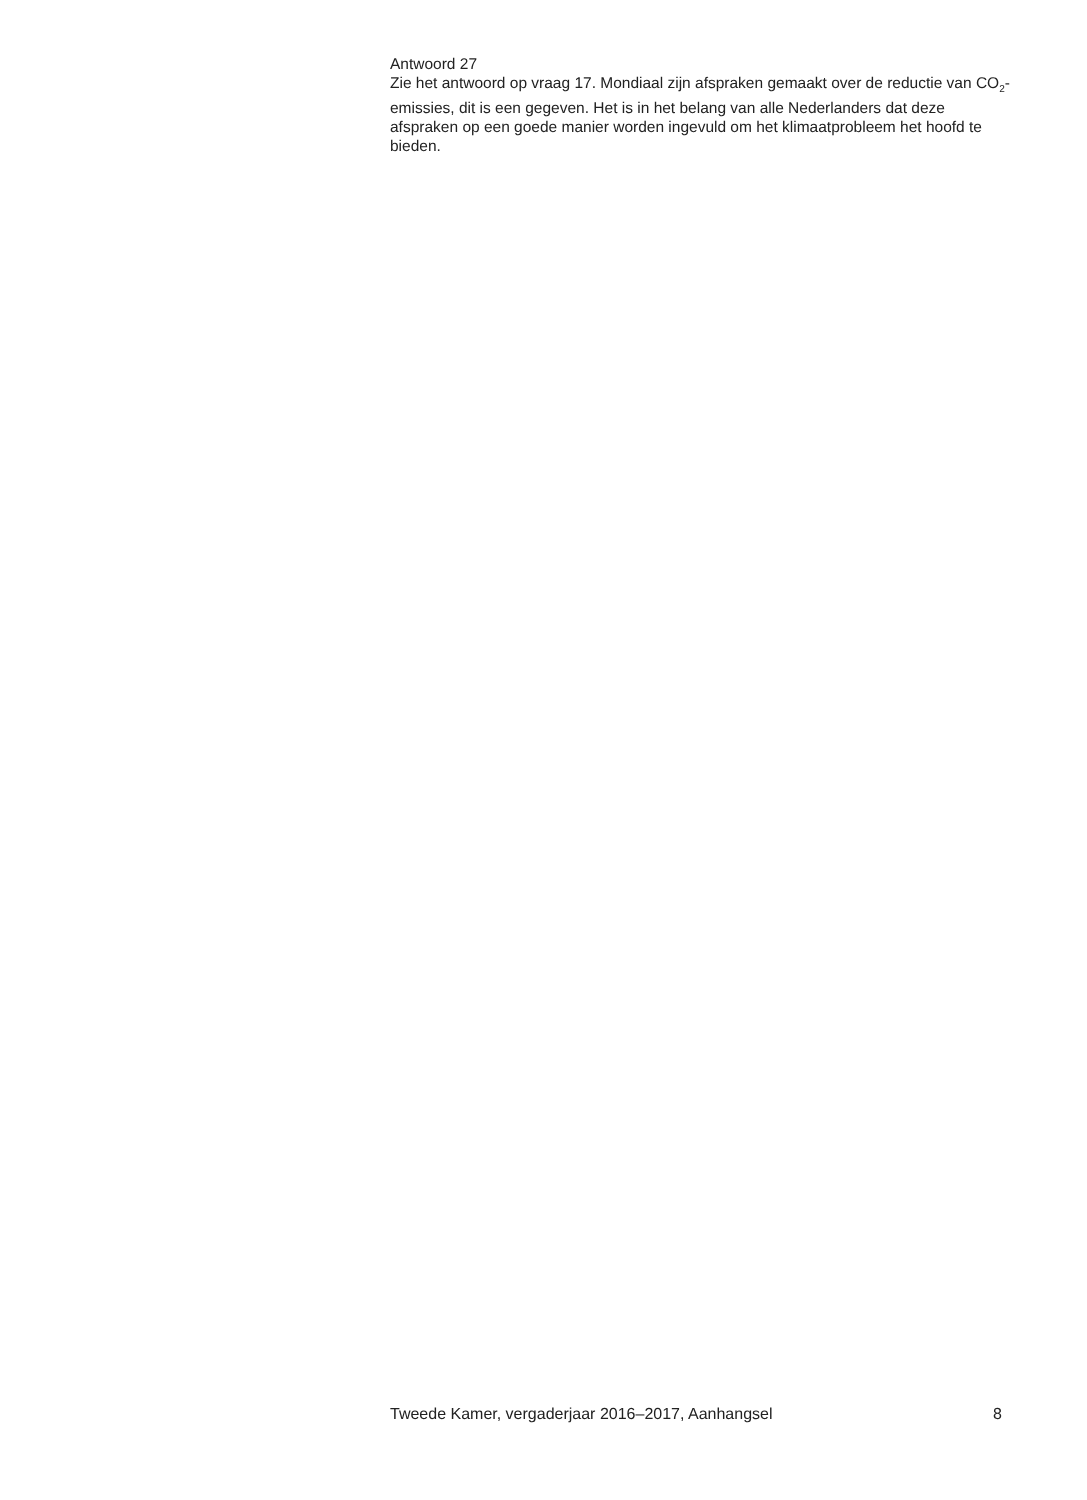Antwoord 27
Zie het antwoord op vraag 17. Mondiaal zijn afspraken gemaakt over de reductie van CO<sub>2</sub>-emissies, dit is een gegeven. Het is in het belang van alle Nederlanders dat deze afspraken op een goede manier worden ingevuld om het klimaatprobleem het hoofd te bieden.
Tweede Kamer, vergaderjaar 2016–2017, Aanhangsel 8